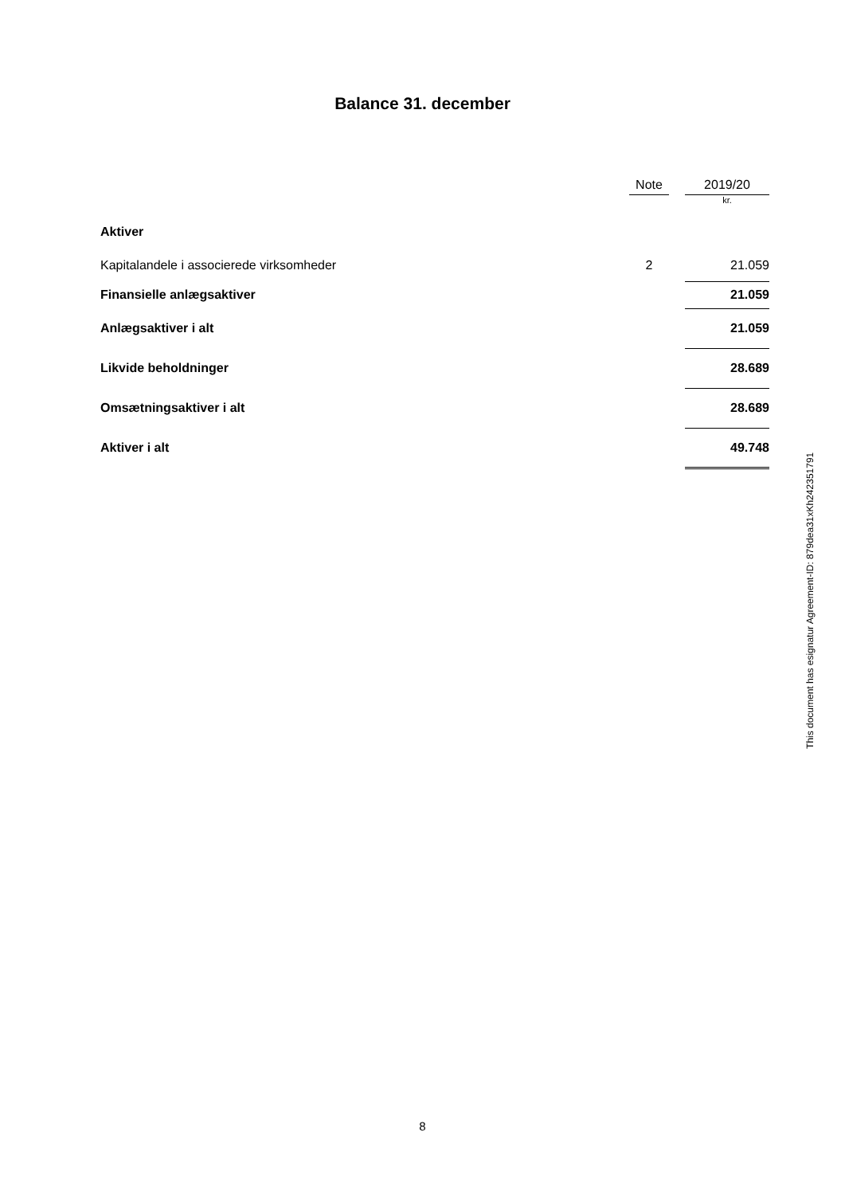Balance 31. december
| | Note | | 2019/20 |
| --- | --- | --- | --- |
| | | | kr. |
| Aktiver | | | |
| Kapitalandele i associerede virksomheder | 2 | | 21.059 |
| Finansielle anlægsaktiver | | | 21.059 |
| Anlægsaktiver i alt | | | 21.059 |
| Likvide beholdninger | | | 28.689 |
| Omsætningsaktiver i alt | | | 28.689 |
| Aktiver i alt | | | 49.748 |
This document has esignatur Agreement-ID: 879dea31xKh242351791
8